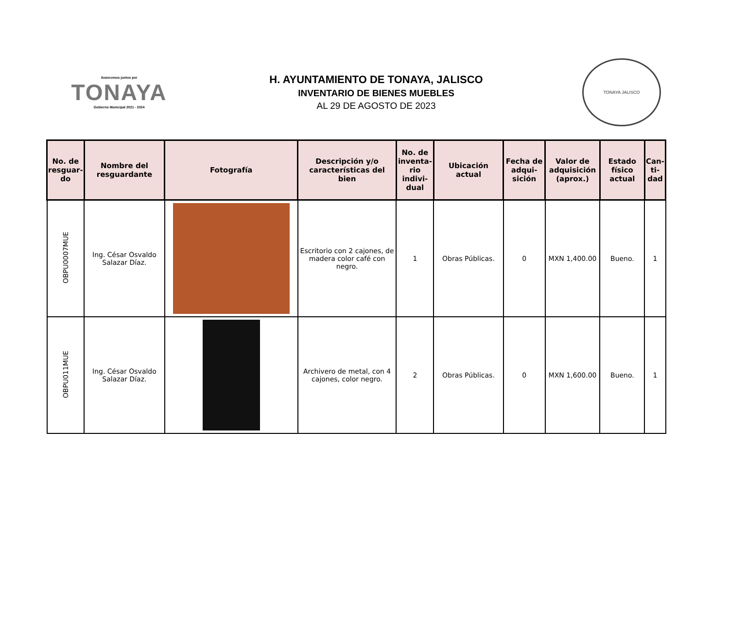Avancemos juntos por
TONAYA
Gobierno Municipal 2021 - 2024
H. AYUNTAMIENTO DE TONAYA, JALISCO
INVENTARIO DE BIENES MUEBLES
AL 29 DE AGOSTO DE 2023
TONAYA JALISCO
| No. de resguar-do | Nombre del resguardante | Fotografía | Descripción y/o características del bien | No. de inventa-rio indivi-dual | Ubicación actual | Fecha de adqui-sición | Valor de adquisición (aprox.) | Estado físico actual | Can-ti-dad |
| --- | --- | --- | --- | --- | --- | --- | --- | --- | --- |
| OBPU0007MUE | Ing. César Osvaldo Salazar Díaz. | | Escritorio con 2 cajones, de madera color café con negro. | 1 | Obras Públicas. | 0 | MXN 1,400.00 | Bueno. | 1 |
| OBPU011MUE | Ing. César Osvaldo Salazar Díaz. | | Archivero de metal, con 4 cajones, color negro. | 2 | Obras Públicas. | 0 | MXN 1,600.00 | Bueno. | 1 |